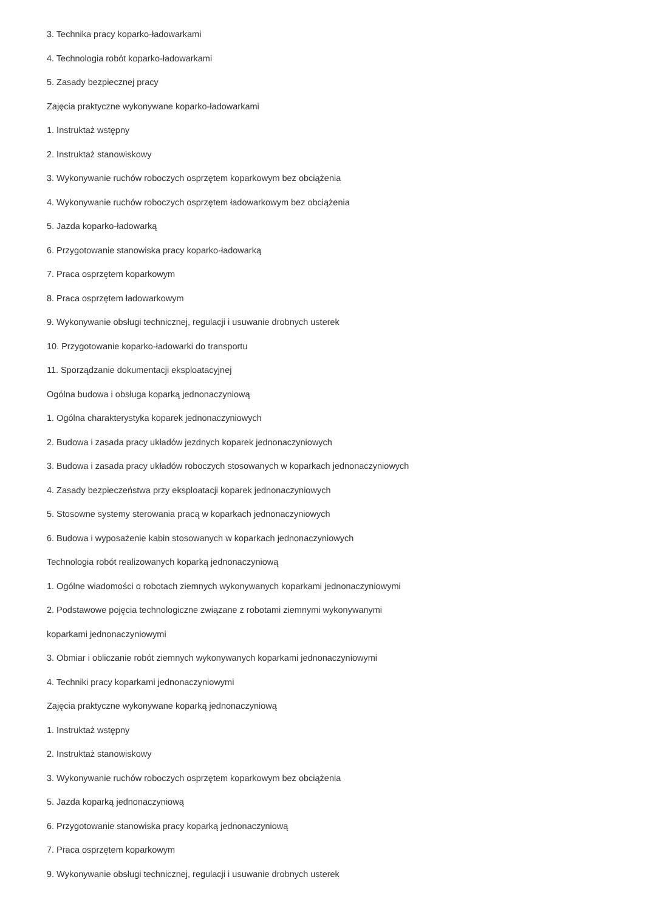3. Technika pracy koparko-ładowarkami
4. Technologia robót koparko-ładowarkami
5. Zasady bezpiecznej pracy
Zajęcia praktyczne wykonywane koparko-ładowarkami
1. Instruktaż wstępny
2. Instruktaż stanowiskowy
3. Wykonywanie ruchów roboczych osprzętem koparkowym bez obciążenia
4. Wykonywanie ruchów roboczych osprzętem ładowarkowym bez obciążenia
5. Jazda koparko-ładowarką
6. Przygotowanie stanowiska pracy koparko-ładowarką
7. Praca osprzętem koparkowym
8. Praca osprzętem ładowarkowym
9. Wykonywanie obsługi technicznej, regulacji i usuwanie drobnych usterek
10. Przygotowanie koparko-ładowarki do transportu
11. Sporządzanie dokumentacji eksploatacyjnej
Ogólna budowa i obsługa koparką jednonaczyniową
1. Ogólna charakterystyka koparek jednonaczyniowych
2. Budowa i zasada pracy układów jezdnych koparek jednonaczyniowych
3. Budowa i zasada pracy układów roboczych stosowanych w koparkach jednonaczyniowych
4. Zasady bezpieczeństwa przy eksploatacji koparek jednonaczyniowych
5. Stosowne systemy sterowania pracą w koparkach jednonaczyniowych
6. Budowa i wyposażenie kabin stosowanych w koparkach jednonaczyniowych
Technologia robót realizowanych koparką jednonaczyniową
1. Ogólne wiadomości o robotach ziemnych wykonywanych koparkami jednonaczyniowymi
2. Podstawowe pojęcia technologiczne związane z robotami ziemnymi wykonywanymi
koparkami jednonaczyniowymi
3. Obmiar i obliczanie robót ziemnych wykonywanych koparkami jednonaczyniowymi
4. Techniki pracy koparkami jednonaczyniowymi
Zajęcia praktyczne wykonywane koparką jednonaczyniową
1. Instruktaż wstępny
2. Instruktaż stanowiskowy
3. Wykonywanie ruchów roboczych osprzętem koparkowym bez obciążenia
5. Jazda koparką jednonaczyniową
6. Przygotowanie stanowiska pracy koparką jednonaczyniową
7. Praca osprzętem koparkowym
9. Wykonywanie obsługi technicznej, regulacji i usuwanie drobnych usterek